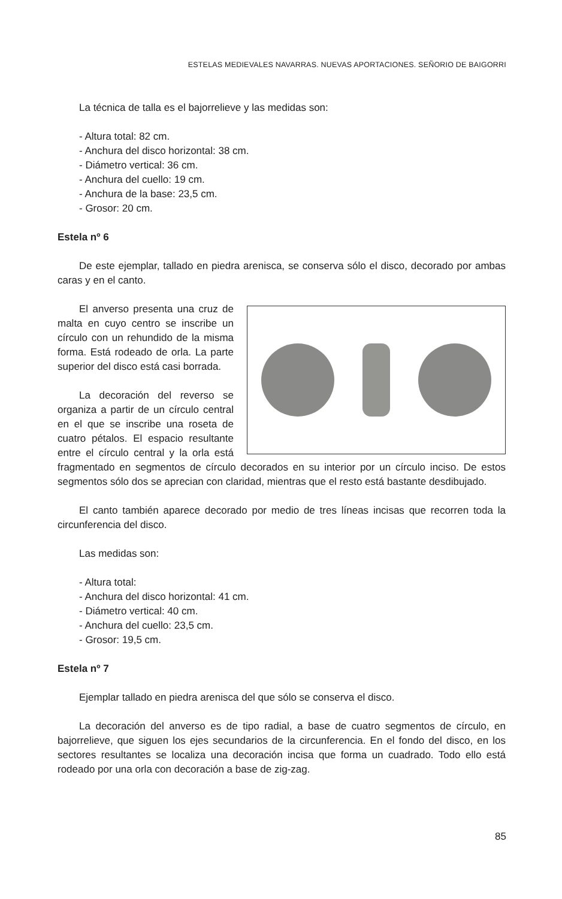ESTELAS MEDIEVALES NAVARRAS. NUEVAS APORTACIONES. SEÑORIO DE BAIGORRI
La técnica de talla es el bajorrelieve y las medidas son:
- Altura total: 82 cm.
- Anchura del disco horizontal: 38 cm.
- Diámetro vertical: 36 cm.
- Anchura del cuello: 19 cm.
- Anchura de la base: 23,5 cm.
- Grosor: 20 cm.
Estela nº 6
De este ejemplar, tallado en piedra arenisca, se conserva sólo el disco, decorado por ambas caras y en el canto.
El anverso presenta una cruz de malta en cuyo centro se inscribe un círculo con un rehundido de la misma forma. Está rodeado de orla. La parte superior del disco está casi borrada.
La decoración del reverso se organiza a partir de un círculo central en el que se inscribe una roseta de cuatro pétalos. El espacio resultante entre el círculo central y la orla está fragmentado en segmentos de círculo decorados en su interior por un círculo inciso. De estos segmentos sólo dos se aprecian con claridad, mientras que el resto está bastante desdibujado.
El canto también aparece decorado por medio de tres líneas incisas que recorren toda la circunferencia del disco.
Las medidas son:
- Altura total:
- Anchura del disco horizontal: 41 cm.
- Diámetro vertical: 40 cm.
- Anchura del cuello: 23,5 cm.
- Grosor: 19,5 cm.
Estela nº 7
Ejemplar tallado en piedra arenisca del que sólo se conserva el disco.
La decoración del anverso es de tipo radial, a base de cuatro segmentos de círculo, en bajorrelieve, que siguen los ejes secundarios de la circunferencia. En el fondo del disco, en los sectores resultantes se localiza una decoración incisa que forma un cuadrado. Todo ello está rodeado por una orla con decoración a base de zig-zag.
85